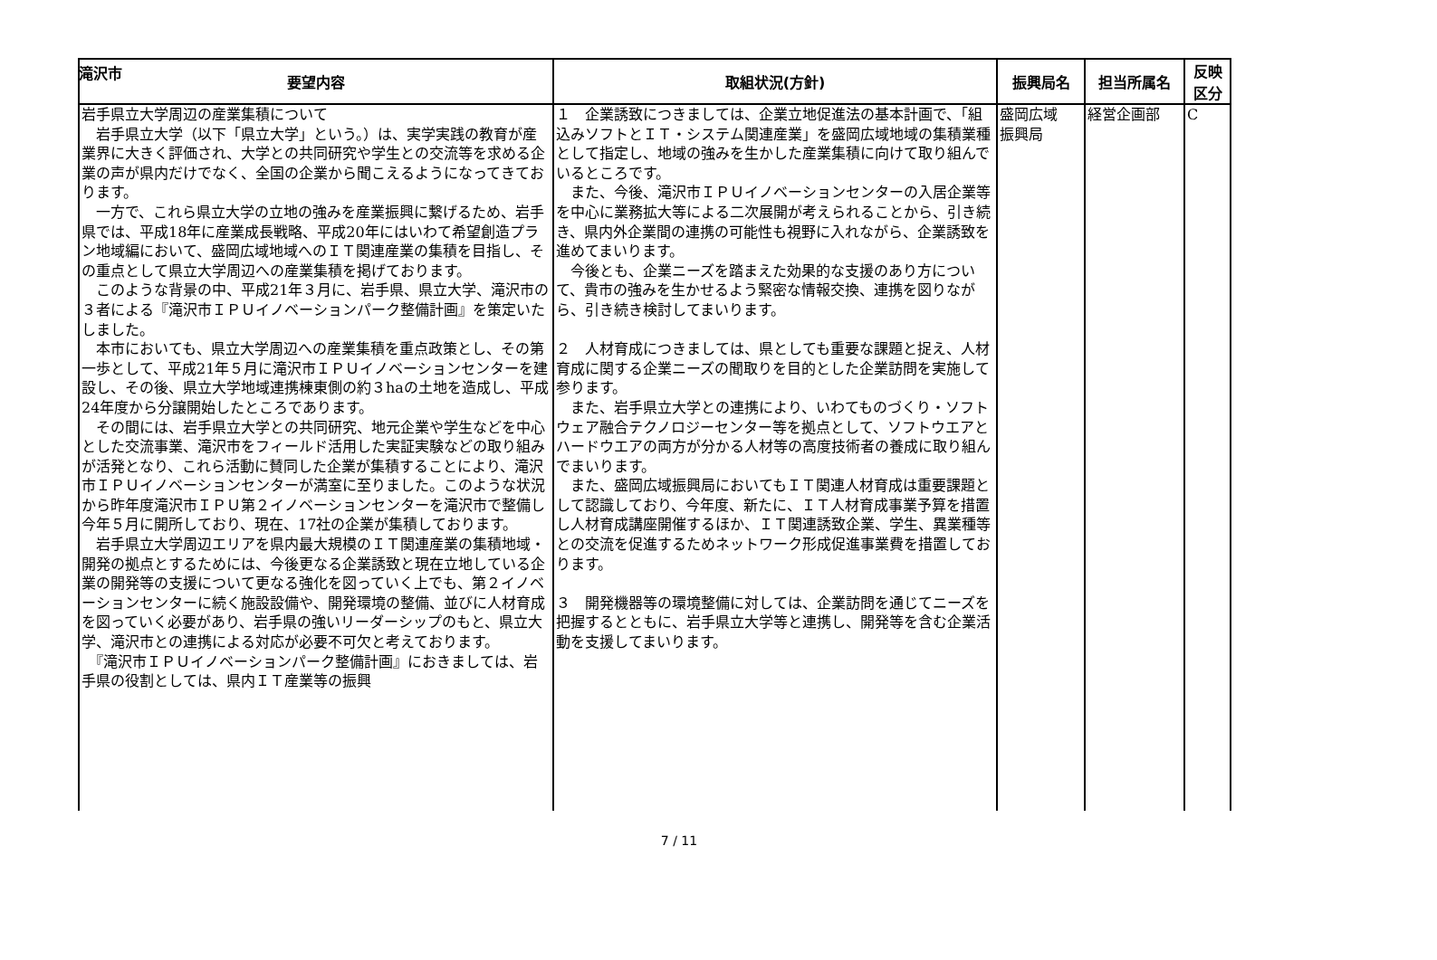滝沢市
| 要望内容 | 取組状況(方針) | 振興局名 | 担当所属名 | 反映 区分 |
| --- | --- | --- | --- | --- |
| 岩手県立大学周辺の産業集積について 岩手県立大学（以下「県立大学」という。）は、実学実践の教育が産業界に大きく評価され、大学との共同研究や学生との交流等を求める企業の声が県内だけでなく、全国の企業から聞こえるようになってきております。 一方で、これら県立大学の立地の強みを産業振興に繋げるため、岩手県では、平成18年に産業成長戦略、平成20年にはいわて希望創造プラン地域編において、盛岡広域地域へのＩＴ関連産業の集積を目指し、その重点として県立大学周辺への産業集積を掲げております。 このような背景の中、平成21年３月に、岩手県、県立大学、滝沢市の３者による『滝沢市ＩＰＵイノベーションパーク整備計画』を策定いたしました。 本市においても、県立大学周辺への産業集積を重点政策とし、その第一歩として、平成21年５月に滝沢市ＩＰＵイノベーションセンターを建設し、その後、県立大学地域連携棟東側の約３haの土地を造成し、平成24年度から分譲開始したところであります。 その間には、岩手県立大学との共同研究、地元企業や学生などを中心とした交流事業、滝沢市をフィールド活用した実証実験などの取り組みが活発となり、これら活動に賛同した企業が集積することにより、滝沢市ＩＰＵイノベーションセンターが満室に至りました。このような状況から昨年度滝沢市ＩＰＵ第２イノベーションセンターを滝沢市で整備し今年５月に開所しており、現在、17社の企業が集積しております。 岩手県立大学周辺エリアを県内最大規模のＩＴ関連産業の集積地域・開発の拠点とするためには、今後更なる企業誘致と現在立地している企業の開発等の支援について更なる強化を図っていく上でも、第２イノベーションセンターに続く施設設備や、開発環境の整備、並びに人材育成を図っていく必要があり、岩手県の強いリーダーシップのもと、県立大学、滝沢市との連携による対応が必要不可欠と考えております。 『滝沢市ＩＰＵイノベーションパーク整備計画』におきましては、岩手県の役割としては、県内ＩＴ産業等の振興 | １ 企業誘致につきましては、企業立地促進法の基本計画で、「組込みソフトとＩＴ・システム関連産業」を盛岡広域地域の集積業種として指定し、地域の強みを生かした産業集積に向けて取り組んでいるところです。 また、今後、滝沢市ＩＰＵイノベーションセンターの入居企業等を中心に業務拡大等による二次展開が考えられることから、引き続き、県内外企業間の連携の可能性も視野に入れながら、企業誘致を進めてまいります。 今後とも、企業ニーズを踏まえた効果的な支援のあり方について、貴市の強みを生かせるよう緊密な情報交換、連携を図りながら、引き続き検討してまいります。 ２ 人材育成につきましては、県としても重要な課題と捉え、人材育成に関する企業ニーズの聞取りを目的とした企業訪問を実施して参ります。 また、岩手県立大学との連携により、いわてものづくり・ソフトウェア融合テクノロジーセンター等を拠点として、ソフトウエアとハードウエアの両方が分かる人材等の高度技術者の養成に取り組んでまいります。 また、盛岡広域振興局においてもＩＴ関連人材育成は重要課題として認識しており、今年度、新たに、ＩＴ人材育成事業予算を措置し人材育成講座開催するほか、ＩＴ関連誘致企業、学生、異業種等との交流を促進するためネットワーク形成促進事業費を措置しております。 ３ 開発機器等の環境整備に対しては、企業訪問を通じてニーズを把握するとともに、岩手県立大学等と連携し、開発等を含む企業活動を支援してまいります。 | 盛岡広域 振興局 | 経営企画部 | C |
7 / 11